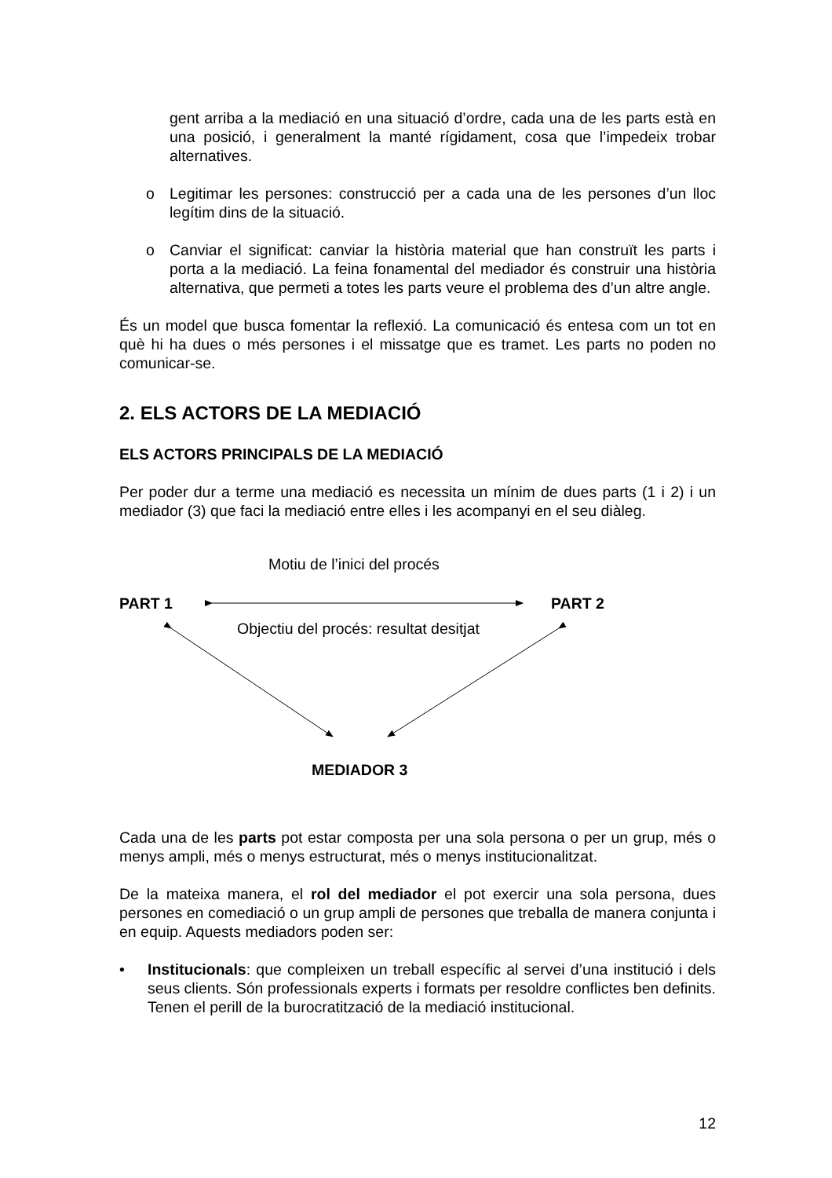gent arriba a la mediació en una situació d’ordre, cada una de les parts està en una posició, i generalment la manté rígidament, cosa que l’impedeix trobar alternatives.
o Legitimar les persones: construcció per a cada una de les persones d’un lloc legítim dins de la situació.
o Canviar el significat: canviar la història material que han construït les parts i porta a la mediació. La feina fonamental del mediador és construir una història alternativa, que permeti a totes les parts veure el problema des d’un altre angle.
És un model que busca fomentar la reflexió. La comunicació és entesa com un tot en què hi ha dues o més persones i el missatge que es tramet. Les parts no poden no comunicar-se.
2. ELS ACTORS DE LA MEDIACIÓ
ELS ACTORS PRINCIPALS DE LA MEDIACIÓ
Per poder dur a terme una mediació es necessita un mínim de dues parts (1 i 2) i un mediador (3) que faci la mediació entre elles i les acompanyi en el seu diàleg.
Motiu de l’inici del procés
PART 1 PART 2
Objectiu del procés: resultat desitjat
MEDIADOR 3
Cada una de les parts pot estar composta per una sola persona o per un grup, més o menys ampli, més o menys estructurat, més o menys institucionalitzat.
De la mateixa manera, el rol del mediador el pot exercir una sola persona, dues persones en comediació o un grup ampli de persones que treballa de manera conjunta i en equip. Aquests mediadors poden ser:
• Institucionals: que compleixen un treball específic al servei d’una institució i dels seus clients. Són professionals experts i formats per resoldre conflictes ben definits. Tenen el perill de la burocratització de la mediació institucional.
12